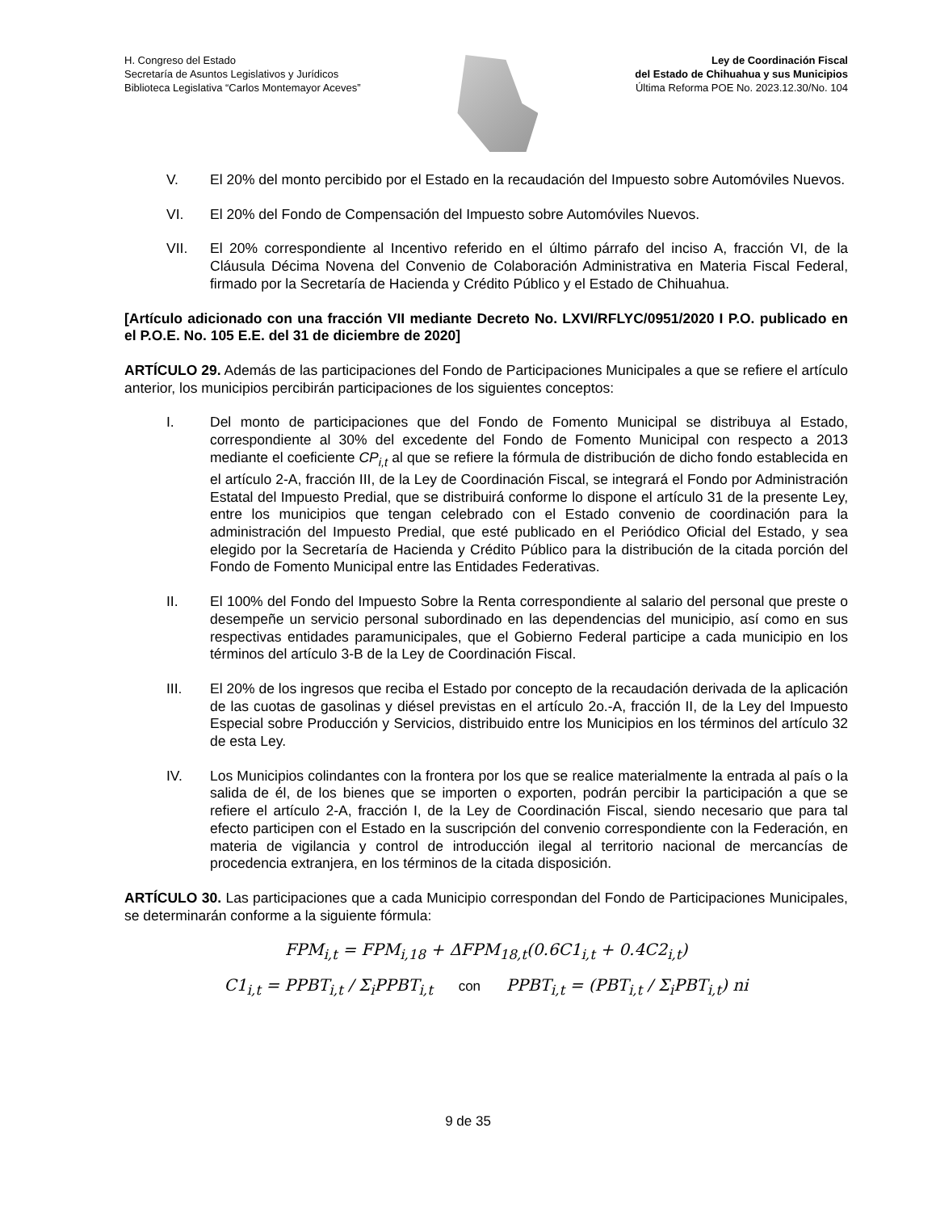H. Congreso del Estado
Secretaría de Asuntos Legislativos y Jurídicos
Biblioteca Legislativa “Carlos Montemayor Aceves”
Ley de Coordinación Fiscal
del Estado de Chihuahua y sus Municipios
Última Reforma POE No. 2023.12.30/No. 104
V. El 20% del monto percibido por el Estado en la recaudación del Impuesto sobre Automóviles Nuevos.
VI. El 20% del Fondo de Compensación del Impuesto sobre Automóviles Nuevos.
VII. El 20% correspondiente al Incentivo referido en el último párrafo del inciso A, fracción VI, de la Cláusula Décima Novena del Convenio de Colaboración Administrativa en Materia Fiscal Federal, firmado por la Secretaría de Hacienda y Crédito Público y el Estado de Chihuahua.
[Artículo adicionado con una fracción VII mediante Decreto No. LXVI/RFLYC/0951/2020 I P.O. publicado en el P.O.E. No. 105 E.E. del 31 de diciembre de 2020]
ARTÍCULO 29. Además de las participaciones del Fondo de Participaciones Municipales a que se refiere el artículo anterior, los municipios percibirán participaciones de los siguientes conceptos:
I. Del monto de participaciones que del Fondo de Fomento Municipal se distribuya al Estado, correspondiente al 30% del excedente del Fondo de Fomento Municipal con respecto a 2013 mediante el coeficiente CP<sub>i,t</sub> al que se refiere la fórmula de distribución de dicho fondo establecida en el artículo 2-A, fracción III, de la Ley de Coordinación Fiscal, se integrará el Fondo por Administración Estatal del Impuesto Predial, que se distribuirá conforme lo dispone el artículo 31 de la presente Ley, entre los municipios que tengan celebrado con el Estado convenio de coordinación para la administración del Impuesto Predial, que esté publicado en el Periódico Oficial del Estado, y sea elegido por la Secretaría de Hacienda y Crédito Público para la distribución de la citada porción del Fondo de Fomento Municipal entre las Entidades Federativas.
II. El 100% del Fondo del Impuesto Sobre la Renta correspondiente al salario del personal que preste o desempeñe un servicio personal subordinado en las dependencias del municipio, así como en sus respectivas entidades paramunicipales, que el Gobierno Federal participe a cada municipio en los términos del artículo 3-B de la Ley de Coordinación Fiscal.
III. El 20% de los ingresos que reciba el Estado por concepto de la recaudación derivada de la aplicación de las cuotas de gasolinas y diésel previstas en el artículo 2o.-A, fracción II, de la Ley del Impuesto Especial sobre Producción y Servicios, distribuido entre los Municipios en los términos del artículo 32 de esta Ley.
IV. Los Municipios colindantes con la frontera por los que se realice materialmente la entrada al país o la salida de él, de los bienes que se importen o exporten, podrán percibir la participación a que se refiere el artículo 2-A, fracción I, de la Ley de Coordinación Fiscal, siendo necesario que para tal efecto participen con el Estado en la suscripción del convenio correspondiente con la Federación, en materia de vigilancia y control de introducción ilegal al territorio nacional de mercancías de procedencia extranjera, en los términos de la citada disposición.
ARTÍCULO 30. Las participaciones que a cada Municipio correspondan del Fondo de Participaciones Municipales, se determinarán conforme a la siguiente fórmula:
FPM<sub>i,t</sub> = FPM<sub>i,18</sub> + ΔFPM<sub>18,t</sub>(0.6C1<sub>i,t</sub> + 0.4C2<sub>i,t</sub>)
C1<sub>i,t</sub> = PPBT<sub>i,t</sub> / Σ<sub>i</sub>PPBT<sub>i,t</sub> con PPBT<sub>i,t</sub> = (PBT<sub>i,t</sub> / Σ<sub>i</sub>PBT<sub>i,t</sub>) ni
9 de 35